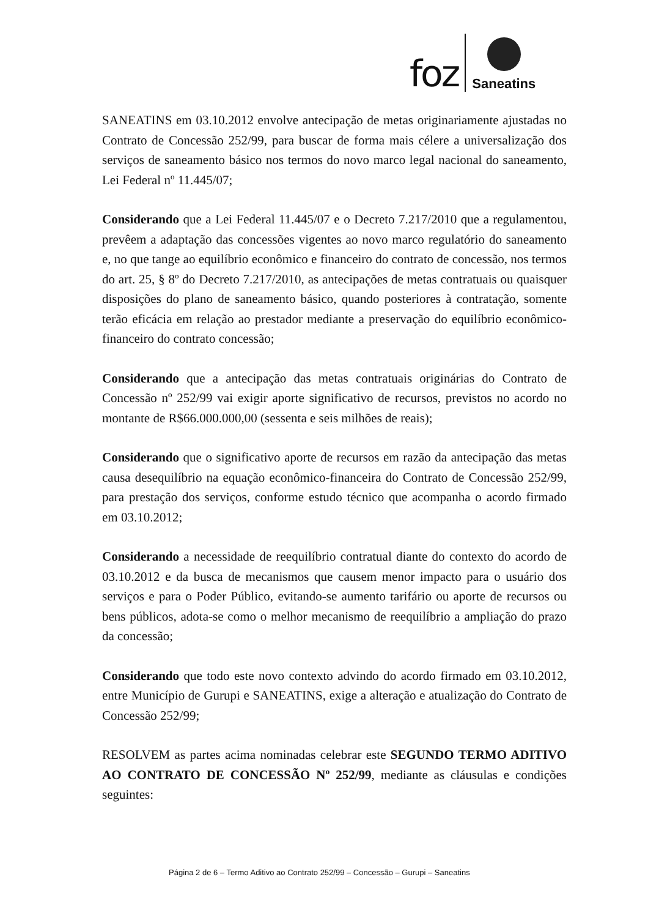foz
Saneatins
SANEATINS em 03.10.2012 envolve antecipação de metas originariamente ajustadas no Contrato de Concessão 252/99, para buscar de forma mais célere a universalização dos serviços de saneamento básico nos termos do novo marco legal nacional do saneamento, Lei Federal nº 11.445/07;
Considerando que a Lei Federal 11.445/07 e o Decreto 7.217/2010 que a regulamentou, prevêem a adaptação das concessões vigentes ao novo marco regulatório do saneamento e, no que tange ao equilíbrio econômico e financeiro do contrato de concessão, nos termos do art. 25, § 8º do Decreto 7.217/2010, as antecipações de metas contratuais ou quaisquer disposições do plano de saneamento básico, quando posteriores à contratação, somente terão eficácia em relação ao prestador mediante a preservação do equilíbrio econômico-financeiro do contrato concessão;
Considerando que a antecipação das metas contratuais originárias do Contrato de Concessão nº 252/99 vai exigir aporte significativo de recursos, previstos no acordo no montante de R$66.000.000,00 (sessenta e seis milhões de reais);
Considerando que o significativo aporte de recursos em razão da antecipação das metas causa desequilíbrio na equação econômico-financeira do Contrato de Concessão 252/99, para prestação dos serviços, conforme estudo técnico que acompanha o acordo firmado em 03.10.2012;
Considerando a necessidade de reequilíbrio contratual diante do contexto do acordo de 03.10.2012 e da busca de mecanismos que causem menor impacto para o usuário dos serviços e para o Poder Público, evitando-se aumento tarifário ou aporte de recursos ou bens públicos, adota-se como o melhor mecanismo de reequilíbrio a ampliação do prazo da concessão;
Considerando que todo este novo contexto advindo do acordo firmado em 03.10.2012, entre Município de Gurupi e SANEATINS, exige a alteração e atualização do Contrato de Concessão 252/99;
RESOLVEM as partes acima nominadas celebrar este SEGUNDO TERMO ADITIVO AO CONTRATO DE CONCESSÃO Nº 252/99, mediante as cláusulas e condições seguintes:
Página 2 de 6 – Termo Aditivo ao Contrato 252/99 – Concessão – Gurupi – Saneatins